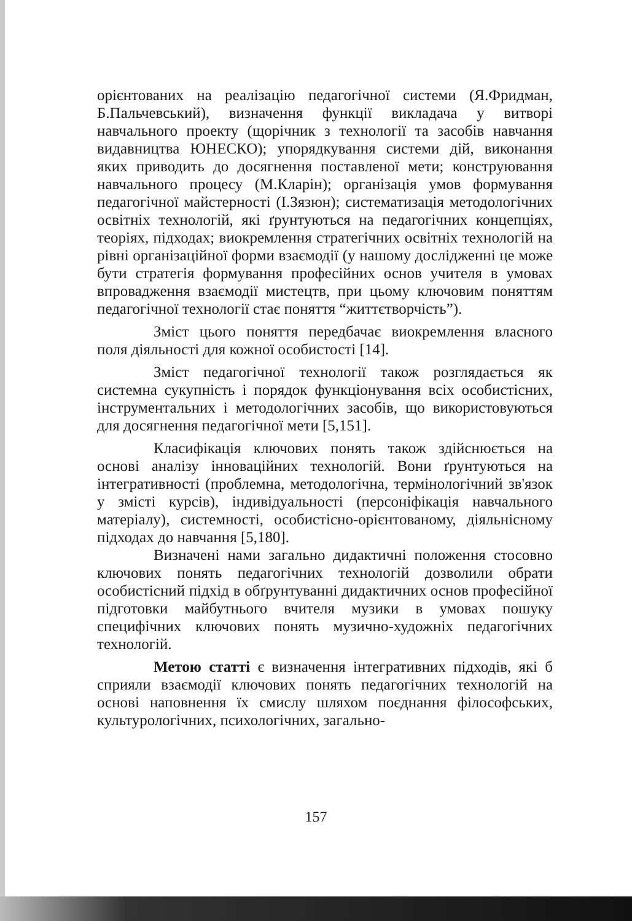орієнтованих на реалізацію педагогічної системи (Я.Фридман, Б.Пальчевський), визначення функції викладача у витворі навчального проекту (щорічник з технології та засобів навчання видавництва ЮНЕСКО); упорядкування системи дій, виконання яких приводить до досягнення поставленої мети; конструювання навчального процесу (М.Кларін); організація умов формування педагогічної майстерності (І.Зязюн); систематизація методологічних освітніх технологій, які ґрунтуються на педагогічних концепціях, теоріях, підходах; виокремлення стратегічних освітніх технологій на рівні організаційної форми взаємодії (у нашому дослідженні це може бути стратегія формування професійних основ учителя в умовах впровадження взаємодії мистецтв, при цьому ключовим поняттям педагогічної технології стає поняття “життєтворчість”).
Зміст цього поняття передбачає виокремлення власного поля діяльності для кожної особистості [14].
Зміст педагогічної технології також розглядається як системна сукупність і порядок функціонування всіх особистісних, інструментальних і методологічних засобів, що використовуються для досягнення педагогічної мети [5,151].
Класифікація ключових понять також здійснюється на основі аналізу інноваційних технологій. Вони ґрунтуються на інтегративності (проблемна, методологічна, термінологічний зв'язок у змісті курсів), індивідуальності (персоніфікація навчального матеріалу), системності, особистісно-орієнтованому, діяльнісному підходах до навчання [5,180].
Визначені нами загально дидактичні положення стосовно ключових понять педагогічних технологій дозволили обрати особистісний підхід в обґрунтуванні дидактичних основ професійної підготовки майбутнього вчителя музики в умовах пошуку специфічних ключових понять музично-художніх педагогічних технологій.
Метою статті є визначення інтегративних підходів, які б сприяли взаємодії ключових понять педагогічних технологій на основі наповнення їх смислу шляхом поєднання філософських, культурологічних, психологічних, загально-
157